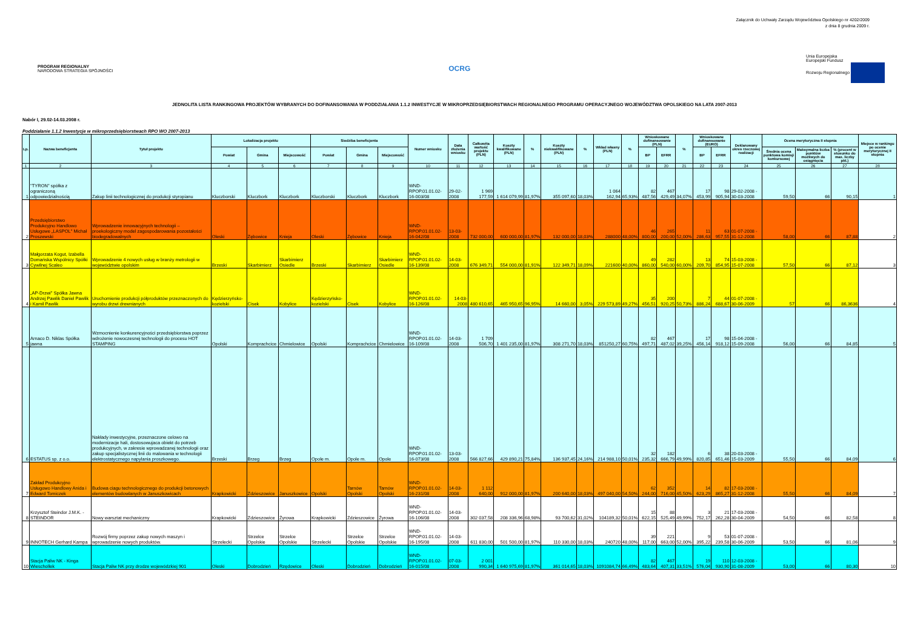Załącznik do Uchwały Zarządu Województwa Opolskiego nr 4202/2009
z dnia 8 grudnia 2009 r.
PROGRAM REGIONALNY
NARODOWA STRATEGIA SPÓJNOŚCI
OCRG
Unia Europejska
Europejski Fundusz
Rozwoju Regionalnego
JEDNOLITA LISTA RANKINGOWA PROJEKTÓW WYBRANYCH DO DOFINANSOWANIA W PODDZIAŁANIA 1.1.2 INWESTYCJE W MIKROPRZEDSIĘBIORSTWACH REGIONALNEGO PROGRAMU OPERACYJNEGO WOJEWÓDZTWA OPOLSKIEGO NA LATA 2007-2013
Nabór I, 29.02-14.03.2008 r.
Poddziałanie 1.1.2 Inwestycje w mikroprzedsiębiorstwach RPO WO 2007-2013
| Lp. | Nazwa beneficjenta | Tytuł projektu | Lokalizacja projektu | | | Siedziba beneficjenta | | | Numer wniosku | Data złożenia wniosku | Całkowita wartość projektu (PLN) | Koszty kwalifikowane (PLN) | % | Koszty niekwalifikowane (PLN) | % | Wkład własny (PLN) | % | Wnioskowane dofinansowanie (PLN) | | % | Wnioskowane dofinansowanie (EURO) | | Deklarowany okres rzeczowej realizacji | Ocena merytoryczna II stopnia | | | Miejsce w rankingu po ocenie merytorycznej II stopnia |
| --- | --- | --- | --- | --- | --- | --- | --- | --- | --- | --- | --- | --- | --- | --- | --- | --- | --- | --- | --- | --- | --- | --- | --- | --- | --- | --- | --- |
| | | | Powiat | Gmina | Miejscowość | Powiat | Gmina | Miejscowość | | | | | | | | | | BP | EFRR | | BP | EFRR | | Średnia ocena punktowa komisji konkursowej | Maksymalna liczba punktów możliwych do osiągnięcia | % (procent w stosunku do max. liczby pkt.) | |
| 1 | 2 | 3 | 4 | 5 | 6 | 7 | 8 | 9 | 10 | 11 | 12 | 13 | 14 | 15 | 16 | 17 | 18 | 19 | 20 | 21 | 22 | 23 | 24 | 25 | 26 | 27 | 28 |
| 1 | "TYRON" spółka z ograniczoną odpowiedzialnością | Zakup linii technologicznej do produkcji styropianu | Kluczborski | Kluczbork | Kluczbork | Kluczborski | Kluczbork | Kluczbork | WND-RPOP.01.01.02-16-003/08 | 29-02-2008 | 1 969 177,59 | 1 614 079,99 | 81,97% | 355 097,60 | 18,03% | 1 064 162,94 | 65,93% | 82 487,56 | 467 429,49 | 34,07% | 17 453,99 | 98 905,94 | 29-02-2008 - 30-03-2008 | 59,50 | 66 | 90,15 | 1 |
| 2 | Przedsiębiorstwo Produkcyjno Handlowo Usługowe „LASPOL" Michał Proszewski | Wprowadzenie innowacyjnych technologii – proekologiczny model zagospodarowania pozostałości biodegradowalnych | Oleski | Zębowice | Knieja | Oleski | Zębowice | Knieja | WND-RPOP.01.01.02-16-042/08 | 13-03-2008 | 732 000,00 | 600 000,00 | 81,97% | 132 000,00 | 18,03% | 288000 | 48,00% | 46 800,00 | 265 200,00 | 52,00% | 11 286,63 | 63 957,55 | 01-07-2008 - 31-12-2008 | 58,00 | 66 | 87,88 | 2 |
| 3 | Małgorzata Kogut, Izabella Domańska Wspólnicy Spółki Cywilnej Scaleo | Wprowadzenie 4 nowych usług w branży metrologii w województwie opolskim | Brzeski | Skarbimierz | Skarbimierz Osiedle | Brzeski | Skarbimierz | Skarbimierz Osiedle | WND-RPOP.01.01.02-16-139/08 | 14-03-2008 | 676 349,71 | 554 000,00 | 81,91% | 122 349,71 | 18,09% | 221600 | 40,00% | 49 860,00 | 282 540,00 | 60,00% | 13 209,70 | 74 854,95 | 15-03-2008 - 15-07-2008 | 57,50 | 66 | 87,12 | 3 |
| 4 | „AP-Drzwi" Spółka Jawna Andrzej Pawlik Daniel Pawlik i Kamil Pawlik | Uruchomienie produkcji półproduktów przeznaczonych do wyrobu drzwi drewnianych | Kędzierzyńsko-kozielski | Cisek | Kobylice | Kędzierzyńsko-kozielski | Cisek | Kobylice | WND-RPOP.01.01.02-16-126/08 | 14-03-2008 | 480 610,65 | 465 950,65 | 96,95% | 14 660,00 | 3,05% | 229 573,89 | 49,27% | 35 456,51 | 200 920,25 | 50,73% | 7 886,24 | 44 688,67 | 01-07-2008 - 30-06-2009 | 57 | 66 | 86,3636 | 4 |
| 5 | Arnaco D. Niklas Spółka jawna | Wzmocnienie konkurencyjności przedsiębiorstwa poprzez wdrożenie nowoczesnej technologii do procesu HOT STAMPING | Opolski | Komprachcice | Chmielowice | Opolski | Komprachcice | Chmielowice | WND-RPOP.01.01.02-16-109/08 | 14-03-2008 | 1 709 506,70 | 1 401 235,00 | 81,97% | 308 271,70 | 18,03% | 851250,27 | 60,75% | 82 497,71 | 467 487,02 | 39,25% | 17 456,14 | 98 918,12 | 15-04-2008 - 15-09-2008 | 56,00 | 66 | 84,85 | 5 |
| 6 | ESTATUS sp. z o.o. | Nakłady inwestycyjne, przeznaczone celowo na modernizacje hali, dostosowujaca obiekt do potrzeb produkcyjnych, w zakresie wprowadzanej technologii oraz zakup specjalistycznej linii do malowania w technologii elektrostatycznego napylania proszkowego. | Brzeski | Brzeg | Brzeg | Opole m. | Opole m. | Opole | WND-RPOP.01.01.02-16-073/08 | 13-03-2008 | 566 827,66 | 429 890,21 | 75,84% | 136 937,45 | 24,16% | 214 988,10 | 50,01% | 32 235,32 | 182 666,79 | 49,99% | 6 820,85 | 38 651,46 | 20-03-2008 - 15-03-2009 | 55,50 | 66 | 84,09 | 6 |
| 7 | Zakład Produkcyjno Usługowo Handlowy Anida i Edward Tomiczek | Budowa ciagu technologicznego do produkcji betonowych elementów budowlanych w Januszkowicach | Krapkowicki | Zdzieszowice | Januszkowice | Opolski | Tarnów Opolski | Tarnów Opolski | WND-RPOP.01.01.02-16-231/08 | 14-03-2008 | 1 112 640,00 | 912 000,00 | 81,97% | 200 640,00 | 18,03% | 497 040,00 | 54,50% | 62 244,00 | 352 716,00 | 45,50% | 14 623,29 | 82 865,27 | 17-03-2008 - 31-12-2008 | 55,50 | 66 | 84,09 | 7 |
| 8 | Krzysztof Steindor J.M.K. - STEINDOR | Nowy warsztat mechaniczny | Krapkowicki | Zdzieszowice | Żyrowa | Krapkowicki | Zdzieszowice | Żyrowa | WND-RPOP.01.01.02-16-106/08 | 14-03-2008 | 302 037,58 | 208 336,96 | 68,98% | 93 700,62 | 31,02% | 104189,32 | 50,01% | 15 622,15 | 88 525,49 | 49,99% | 3 752,17 | 21 262,28 | 17-03-2008 - 30-04-2009 | 54,50 | 66 | 82,58 | 8 |
| 9 | INNOTECH Gerhard Kampa | Rozwój firmy poprzez zakup nowych maszyn i wprowadzenie nowych produktów. | Strzelecki | Strzelce Opolskie | Strzelce Opolskie | Strzelecki | Strzelce Opolskie | Strzelce Opolskie | WND-RPOP.01.01.02-16-195/08 | 14-03-2008 | 611 830,00 | 501 500,00 | 81,97% | 110 330,00 | 18,03% | 240720 | 48,00% | 39 117,00 | 221 663,00 | 52,00% | 9 395,22 | 53 239,58 | 01-07-2008 - 30-06-2009 | 53,50 | 66 | 81,06 | 9 |
| 10 | Stacja Paliw NK - Kinga Wieschollek | Stacja Paliw NK przy drodze wojewódzkiej 901 | Oleski | Dobrodzień | Rzędowice | Oleski | Dobrodzień | Dobrodzień | WND-RPOP.01.01.02-16-015/08 | 07-03-2008 | 2 001 990,34 | 1 640 975,69 | 81,97% | 361 014,65 | 18,03% | 1091084,74 | 66,49% | 82 483,64 | 467 407,31 | 33,51% | 19 576,04 | 110 930,90 | 12-03-2008 - 31-08-2009 | 53,00 | 66 | 80,30 | 10 |